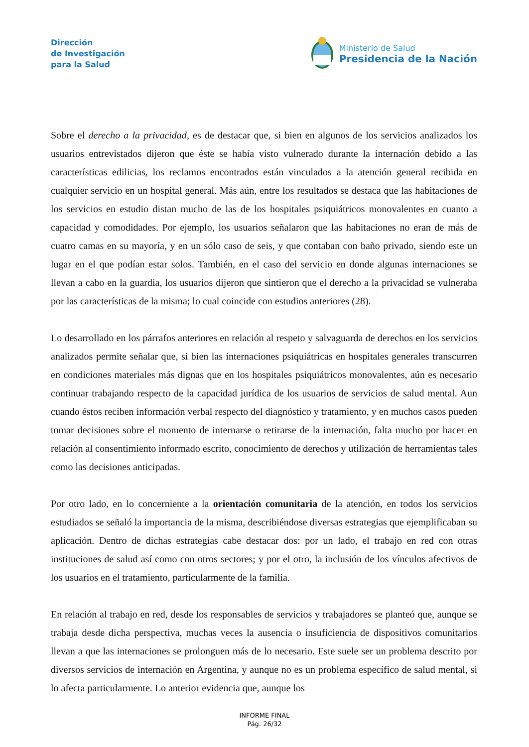Dirección
de Investigación
para la Salud
Ministerio de Salud
Presidencia de la Nación
Sobre el derecho a la privacidad, es de destacar que, si bien en algunos de los servicios analizados los usuarios entrevistados dijeron que éste se había visto vulnerado durante la internación debido a las características edilicias, los reclamos encontrados están vinculados a la atención general recibida en cualquier servicio en un hospital general. Más aún, entre los resultados se destaca que las habitaciones de los servicios en estudio distan mucho de las de los hospitales psiquiátricos monovalentes en cuanto a capacidad y comodidades. Por ejemplo, los usuarios señalaron que las habitaciones no eran de más de cuatro camas en su mayoría, y en un sólo caso de seis, y que contaban con baño privado, siendo este un lugar en el que podían estar solos. También, en el caso del servicio en donde algunas internaciones se llevan a cabo en la guardia, los usuarios dijeron que sintieron que el derecho a la privacidad se vulneraba por las características de la misma; lo cual coincide con estudios anteriores (28).
Lo desarrollado en los párrafos anteriores en relación al respeto y salvaguarda de derechos en los servicios analizados permite señalar que, si bien las internaciones psiquiátricas en hospitales generales transcurren en condiciones materiales más dignas que en los hospitales psiquiátricos monovalentes, aún es necesario continuar trabajando respecto de la capacidad jurídica de los usuarios de servicios de salud mental. Aun cuando éstos reciben información verbal respecto del diagnóstico y tratamiento, y en muchos casos pueden tomar decisiones sobre el momento de internarse o retirarse de la internación, falta mucho por hacer en relación al consentimiento informado escrito, conocimiento de derechos y utilización de herramientas tales como las decisiones anticipadas.
Por otro lado, en lo concerniente a la orientación comunitaria de la atención, en todos los servicios estudiados se señaló la importancia de la misma, describiéndose diversas estrategias que ejemplificaban su aplicación. Dentro de dichas estrategias cabe destacar dos: por un lado, el trabajo en red con otras instituciones de salud así como con otros sectores; y por el otro, la inclusión de los vínculos afectivos de los usuarios en el tratamiento, particularmente de la familia.
En relación al trabajo en red, desde los responsables de servicios y trabajadores se planteó que, aunque se trabaja desde dicha perspectiva, muchas veces la ausencia o insuficiencia de dispositivos comunitarios llevan a que las internaciones se prolonguen más de lo necesario. Este suele ser un problema descrito por diversos servicios de internación en Argentina, y aunque no es un problema específico de salud mental, si lo afecta particularmente. Lo anterior evidencia que, aunque los
INFORME FINAL
Pág. 26/32